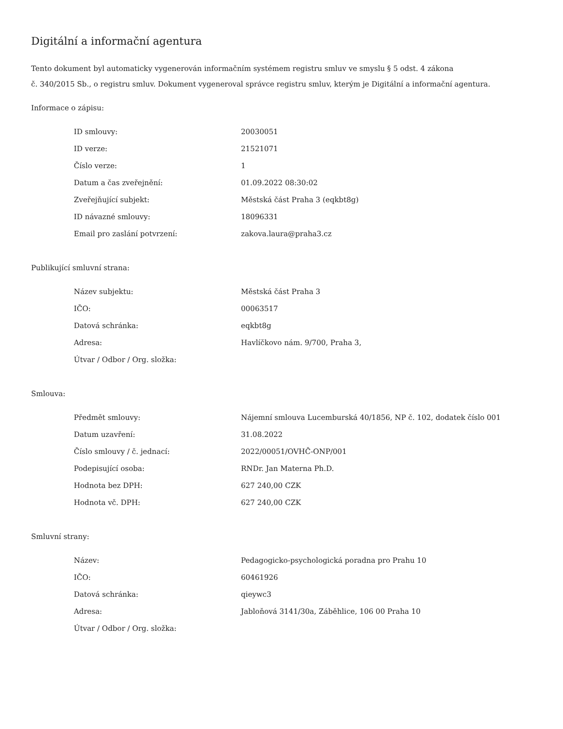Digitální a informační agentura
Tento dokument byl automaticky vygenerován informačním systémem registru smluv ve smyslu § 5 odst. 4 zákona
č. 340/2015 Sb., o registru smluv. Dokument vygeneroval správce registru smluv, kterým je Digitální a informační agentura.
Informace o zápisu:
| ID smlouvy: | 20030051 |
| ID verze: | 21521071 |
| Číslo verze: | 1 |
| Datum a čas zveřejnění: | 01.09.2022 08:30:02 |
| Zveřejňující subjekt: | Městská část Praha 3 (eqkbt8g) |
| ID návazné smlouvy: | 18096331 |
| Email pro zaslání potvrzení: | zakova.laura@praha3.cz |
Publikující smluvní strana:
| Název subjektu: | Městská část Praha 3 |
| IČO: | 00063517 |
| Datová schránka: | eqkbt8g |
| Adresa: | Havlíčkovo nám. 9/700, Praha 3, |
| Útvar / Odbor / Org. složka: | |
Smlouva:
| Předmět smlouvy: | Nájemní smlouva Lucemburská 40/1856, NP č. 102, dodatek číslo 001 |
| Datum uzavření: | 31.08.2022 |
| Číslo smlouvy / č. jednací: | 2022/00051/OVHČ-ONP/001 |
| Podepisující osoba: | RNDr. Jan Materna Ph.D. |
| Hodnota bez DPH: | 627 240,00 CZK |
| Hodnota vč. DPH: | 627 240,00 CZK |
Smluvní strany:
| Název: | Pedagogicko-psychologická poradna pro Prahu 10 |
| IČO: | 60461926 |
| Datová schránka: | qieywc3 |
| Adresa: | Jabloňová 3141/30a, Záběhlice, 106 00 Praha 10 |
| Útvar / Odbor / Org. složka: | |